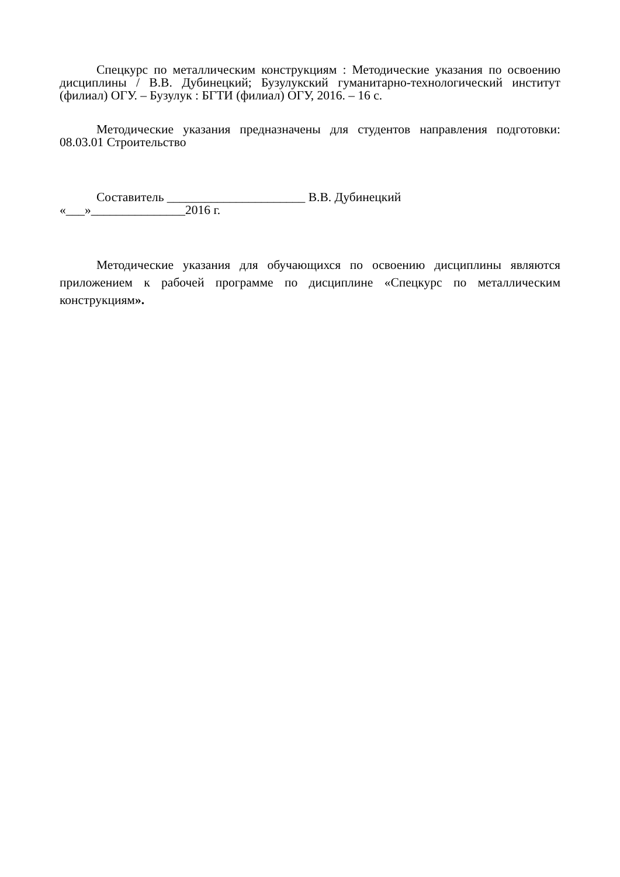Спецкурс по металлическим конструкциям : Методические указания по освоению дисциплины / В.В. Дубинецкий; Бузулукский гуманитарно-технологический институт (филиал) ОГУ. – Бузулук : БГТИ (филиал) ОГУ, 2016. – 16 с.
Методические указания предназначены для студентов направления подготовки: 08.03.01 Строительство
Составитель ______________________ В.В. Дубинецкий
«___»_______________2016 г.
Методические указания для обучающихся по освоению дисциплины являются приложением к рабочей программе по дисциплине «Спецкурс по металлическим конструкциям».